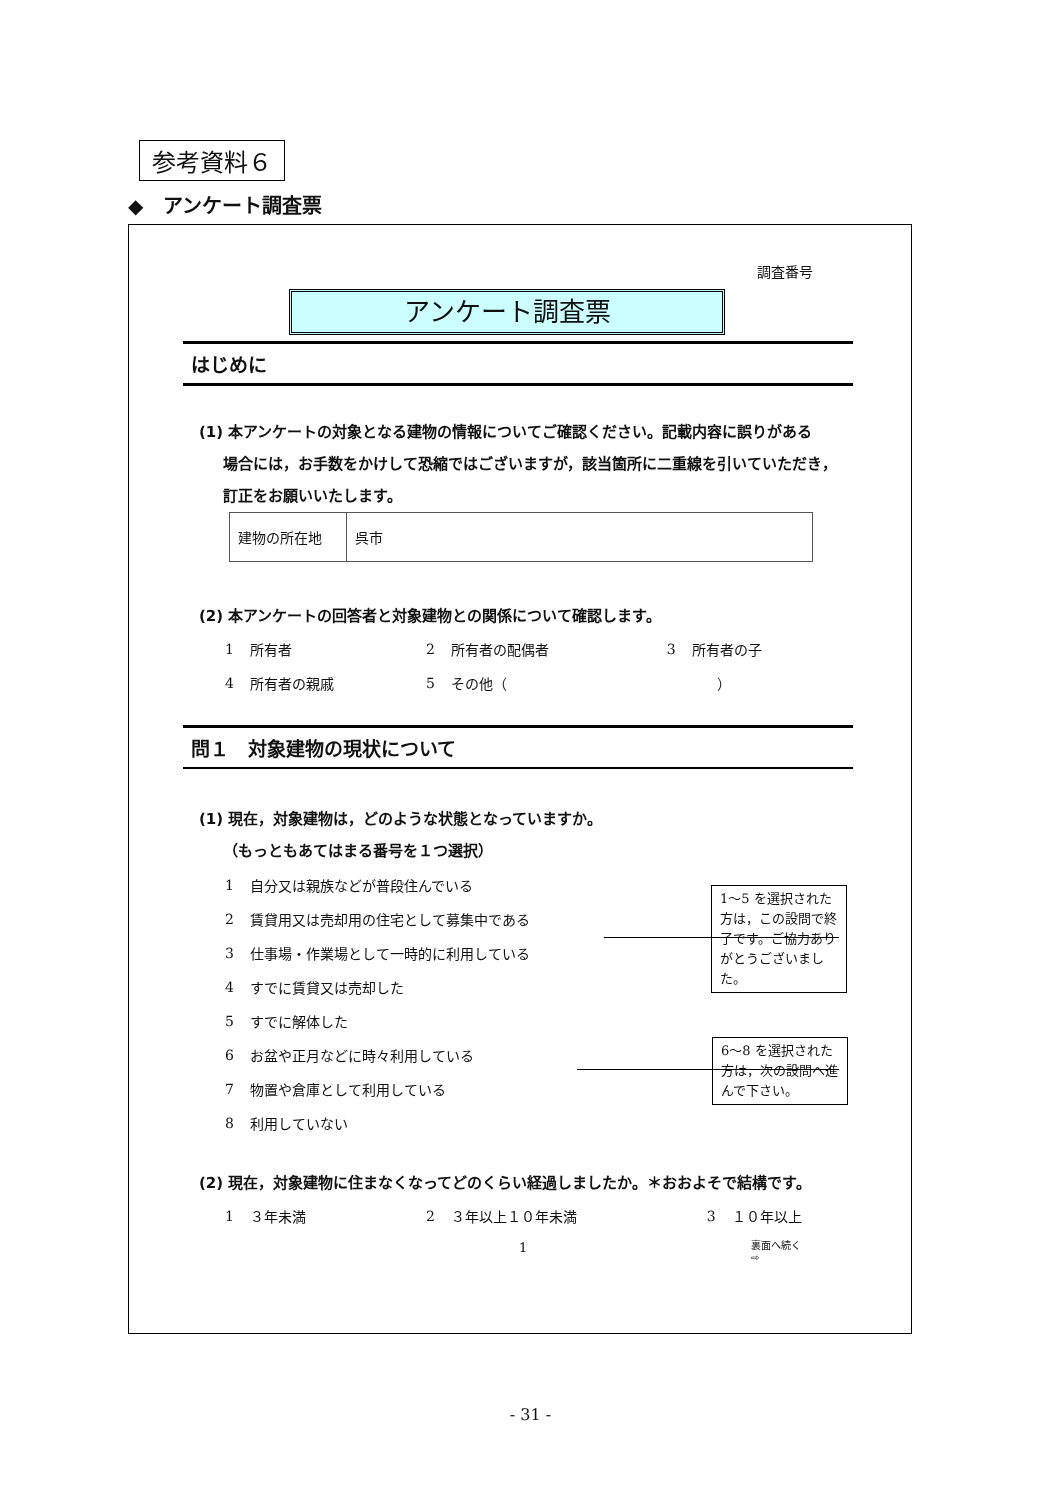参考資料６
◆　アンケート調査票
調査番号
アンケート調査票
はじめに
(1) 本アンケートの対象となる建物の情報についてご確認ください。記載内容に誤りがある
場合には，お手数をかけして恐縮ではございますが，該当箇所に二重線を引いていただき，訂正をお願いいたします。
| 建物の所在地 | 呉市 |
(2) 本アンケートの回答者と対象建物との関係について確認します。
| 1 | 所有者 | 2 | 所有者の配偶者 | 3 | 所有者の子 |
| 4 | 所有者の親戚 | 5 | その他（ ） | | |
問１　対象建物の現状について
(1) 現在，対象建物は，どのような状態となっていますか。
（もっともあてはまる番号を１つ選択）
| 1 | 自分又は親族などが普段住んでいる |
| 2 | 賃貸用又は売却用の住宅として募集中である |
| 3 | 仕事場・作業場として一時的に利用している |
| 4 | すでに賃貸又は売却した |
| 5 | すでに解体した |
| 6 | お盆や正月などに時々利用している |
| 7 | 物置や倉庫として利用している |
| 8 | 利用していない |
(2) 現在，対象建物に住まなくなってどのくらい経過しましたか。＊おおよそで結構です。
| 1 | ３年未満 | 2 | ３年以上１０年未満 | 3 | １０年以上 |
1～5 を選択された方は，この設問で終了です。ご協力ありがとうございました。
6～8 を選択された方は，次の設問へ進んで下さい。
1
裏面へ続く
⇨
- 31 -